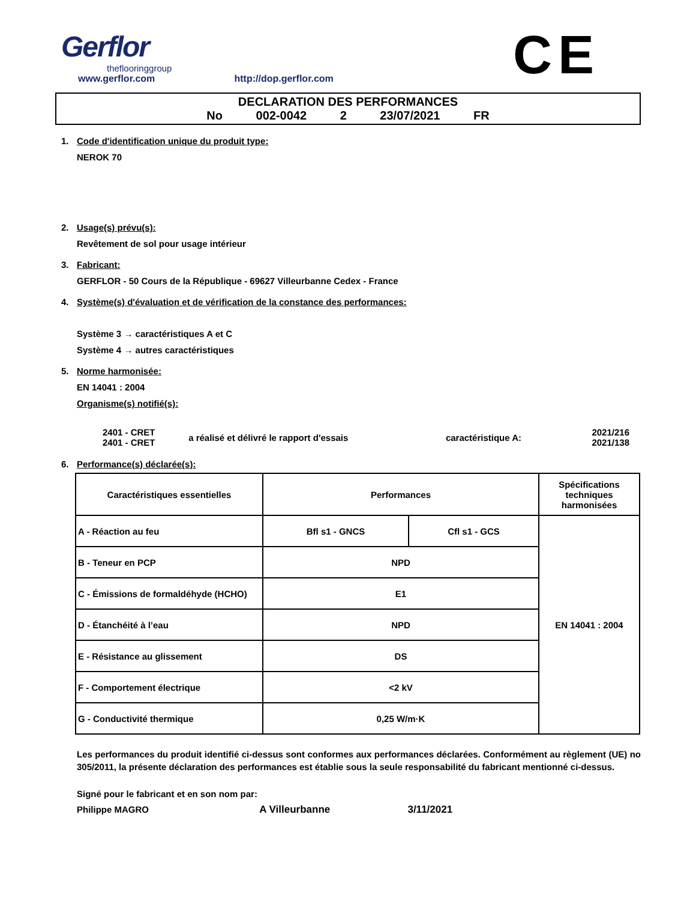Gerflor
theflooringgroup
www.gerflor.com http://dop.gerflor.com
CE
DECLARATION DES PERFORMANCES
No 002-0042 2 23/07/2021 FR
1. Code d'identification unique du produit type:
NEROK 70
2. Usage(s) prévu(s):
Revêtement de sol pour usage intérieur
3. Fabricant:
GERFLOR - 50 Cours de la République - 69627 Villeurbanne Cedex - France
4. Système(s) d'évaluation et de vérification de la constance des performances:
Système 3 → caractéristiques A et C
Système 4 → autres caractéristiques
5. Norme harmonisée:
EN 14041 : 2004
Organisme(s) notifié(s):
| 2401 - CRET 2401 - CRET | a réalisé et délivré le rapport d'essais | caractéristique A: | 2021/216 2021/138 |
6. Performance(s) déclarée(s):
| Caractéristiques essentielles | Performances | | Spécifications techniques harmonisées |
| --- | --- | --- | --- |
| A - Réaction au feu | Bfl s1 - GNCS | Cfl s1 - GCS | EN 14041 : 2004 |
| B - Teneur en PCP | NPD | | |
| C - Émissions de formaldéhyde (HCHO) | E1 | | |
| D - Étanchéité à l’eau | NPD | | |
| E - Résistance au glissement | DS | | |
| F - Comportement électrique | <2 kV | | |
| G - Conductivité thermique | 0,25 W/m·K | | |
Les performances du produit identifié ci-dessus sont conformes aux performances déclarées. Conformément au règlement (UE) no 305/2011, la présente déclaration des performances est établie sous la seule responsabilité du fabricant mentionné ci-dessus.
Signé pour le fabricant et en son nom par:
Philippe MAGRO A Villeurbanne 3/11/2021